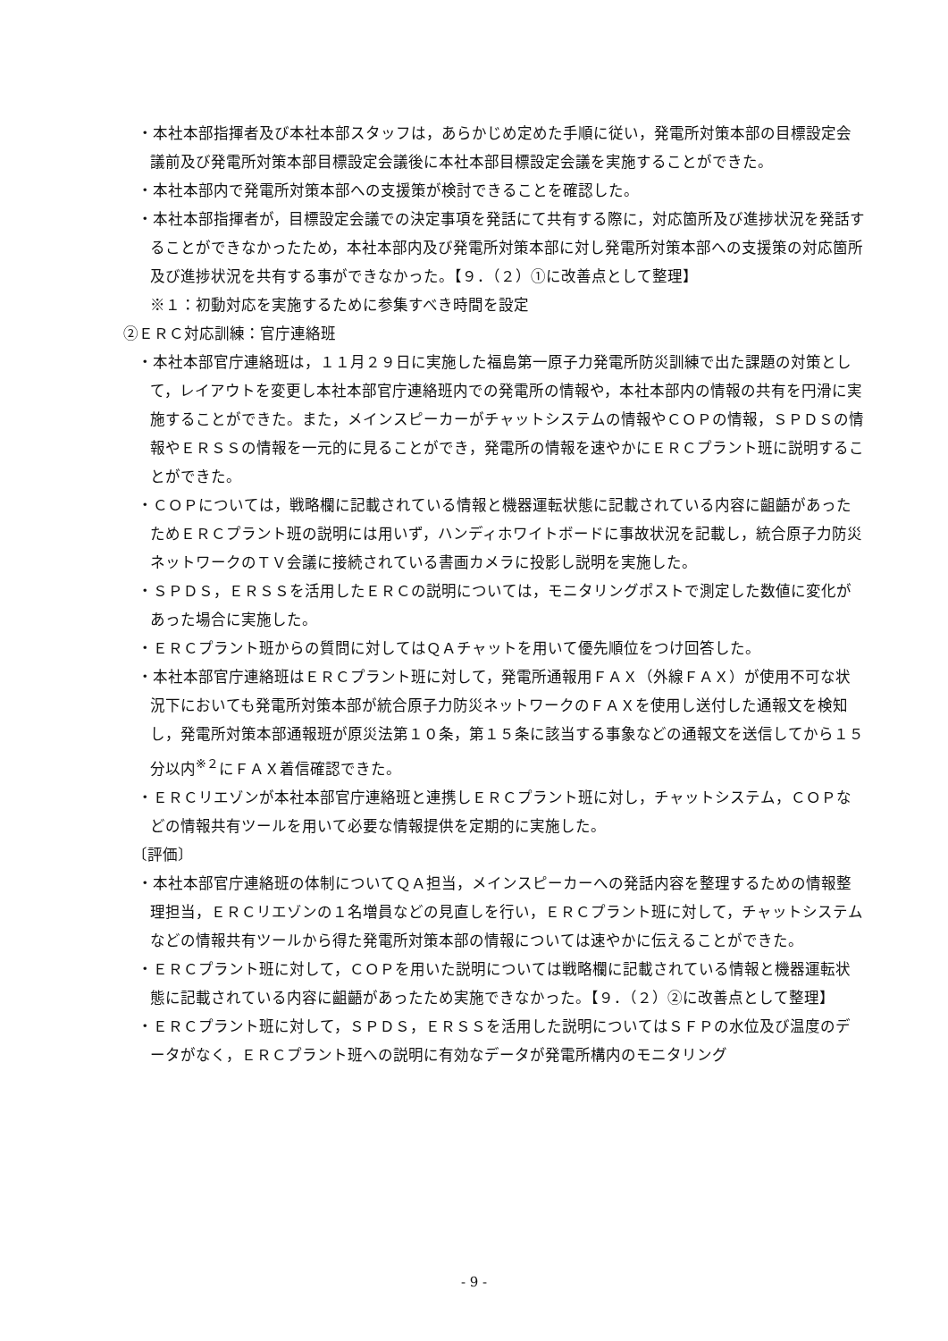・本社本部指揮者及び本社本部スタッフは，あらかじめ定めた手順に従い，発電所対策本部の目標設定会議前及び発電所対策本部目標設定会議後に本社本部目標設定会議を実施することができた。
・本社本部内で発電所対策本部への支援策が検討できることを確認した。
・本社本部指揮者が，目標設定会議での決定事項を発話にて共有する際に，対応箇所及び進捗状況を発話することができなかったため，本社本部内及び発電所対策本部に対し発電所対策本部への支援策の対応箇所及び進捗状況を共有する事ができなかった。【９．（２）①に改善点として整理】
※１：初動対応を実施するために参集すべき時間を設定
②ＥＲＣ対応訓練：官庁連絡班
・本社本部官庁連絡班は，１１月２９日に実施した福島第一原子力発電所防災訓練で出た課題の対策として，レイアウトを変更し本社本部官庁連絡班内での発電所の情報や，本社本部内の情報の共有を円滑に実施することができた。また，メインスピーカーがチャットシステムの情報やＣＯＰの情報，ＳＰＤＳの情報やＥＲＳＳの情報を一元的に見ることができ，発電所の情報を速やかにＥＲＣプラント班に説明することができた。
・ＣＯＰについては，戦略欄に記載されている情報と機器運転状態に記載されている内容に齟齬があったためＥＲＣプラント班の説明には用いず，ハンディホワイトボードに事故状況を記載し，統合原子力防災ネットワークのＴＶ会議に接続されている書画カメラに投影し説明を実施した。
・ＳＰＤＳ，ＥＲＳＳを活用したＥＲＣの説明については，モニタリングポストで測定した数値に変化があった場合に実施した。
・ＥＲＣプラント班からの質問に対してはＱＡチャットを用いて優先順位をつけ回答した。
・本社本部官庁連絡班はＥＲＣプラント班に対して，発電所通報用ＦＡＸ（外線ＦＡＸ）が使用不可な状況下においても発電所対策本部が統合原子力防災ネットワークのＦＡＸを使用し送付した通報文を検知し，発電所対策本部通報班が原災法第１０条，第１５条に該当する事象などの通報文を送信してから１５分以内<sup>※２</sup>にＦＡＸ着信確認できた。
・ＥＲＣリエゾンが本社本部官庁連絡班と連携しＥＲＣプラント班に対し，チャットシステム，ＣＯＰなどの情報共有ツールを用いて必要な情報提供を定期的に実施した。
〔評価〕
・本社本部官庁連絡班の体制についてＱＡ担当，メインスピーカーへの発話内容を整理するための情報整理担当，ＥＲＣリエゾンの１名増員などの見直しを行い，ＥＲＣプラント班に対して，チャットシステムなどの情報共有ツールから得た発電所対策本部の情報については速やかに伝えることができた。
・ＥＲＣプラント班に対して，ＣＯＰを用いた説明については戦略欄に記載されている情報と機器運転状態に記載されている内容に齟齬があったため実施できなかった。【９．（２）②に改善点として整理】
・ＥＲＣプラント班に対して，ＳＰＤＳ，ＥＲＳＳを活用した説明についてはＳＦＰの水位及び温度のデータがなく，ＥＲＣプラント班への説明に有効なデータが発電所構内のモニタリング
- 9 -